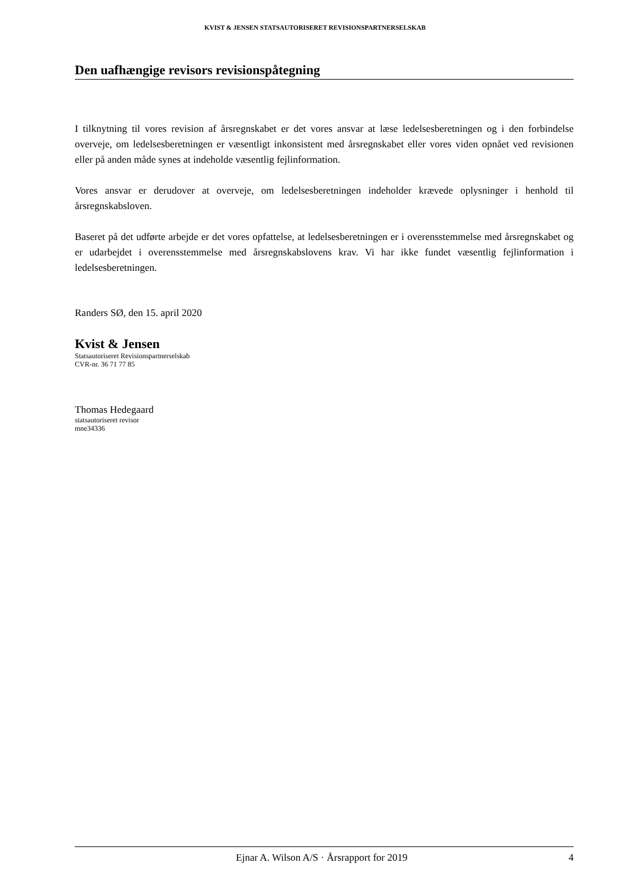KVIST & JENSEN STATSAUTORISERET REVISIONSPARTNERSELSKAB
Den uafhængige revisors revisionspåtegning
I tilknytning til vores revision af årsregnskabet er det vores ansvar at læse ledelsesberetningen og i den forbindelse overveje, om ledelsesberetningen er væsentligt inkonsistent med årsregnskabet eller vores viden opnået ved revisionen eller på anden måde synes at indeholde væsentlig fejlinformation.
Vores ansvar er derudover at overveje, om ledelsesberetningen indeholder krævede oplysninger i henhold til årsregnskabsloven.
Baseret på det udførte arbejde er det vores opfattelse, at ledelsesberetningen er i overensstemmelse med årsregnskabet og er udarbejdet i overensstemmelse med årsregnskabslovens krav. Vi har ikke fundet væsentlig fejlinformation i ledelsesberetningen.
Randers SØ, den 15. april 2020
Kvist & Jensen
Statsautoriseret Revisionspartnerselskab
CVR-nr. 36 71 77 85
Thomas Hedegaard
statsautoriseret revisor
mne34336
Ejnar A. Wilson A/S · Årsrapport for 2019 4